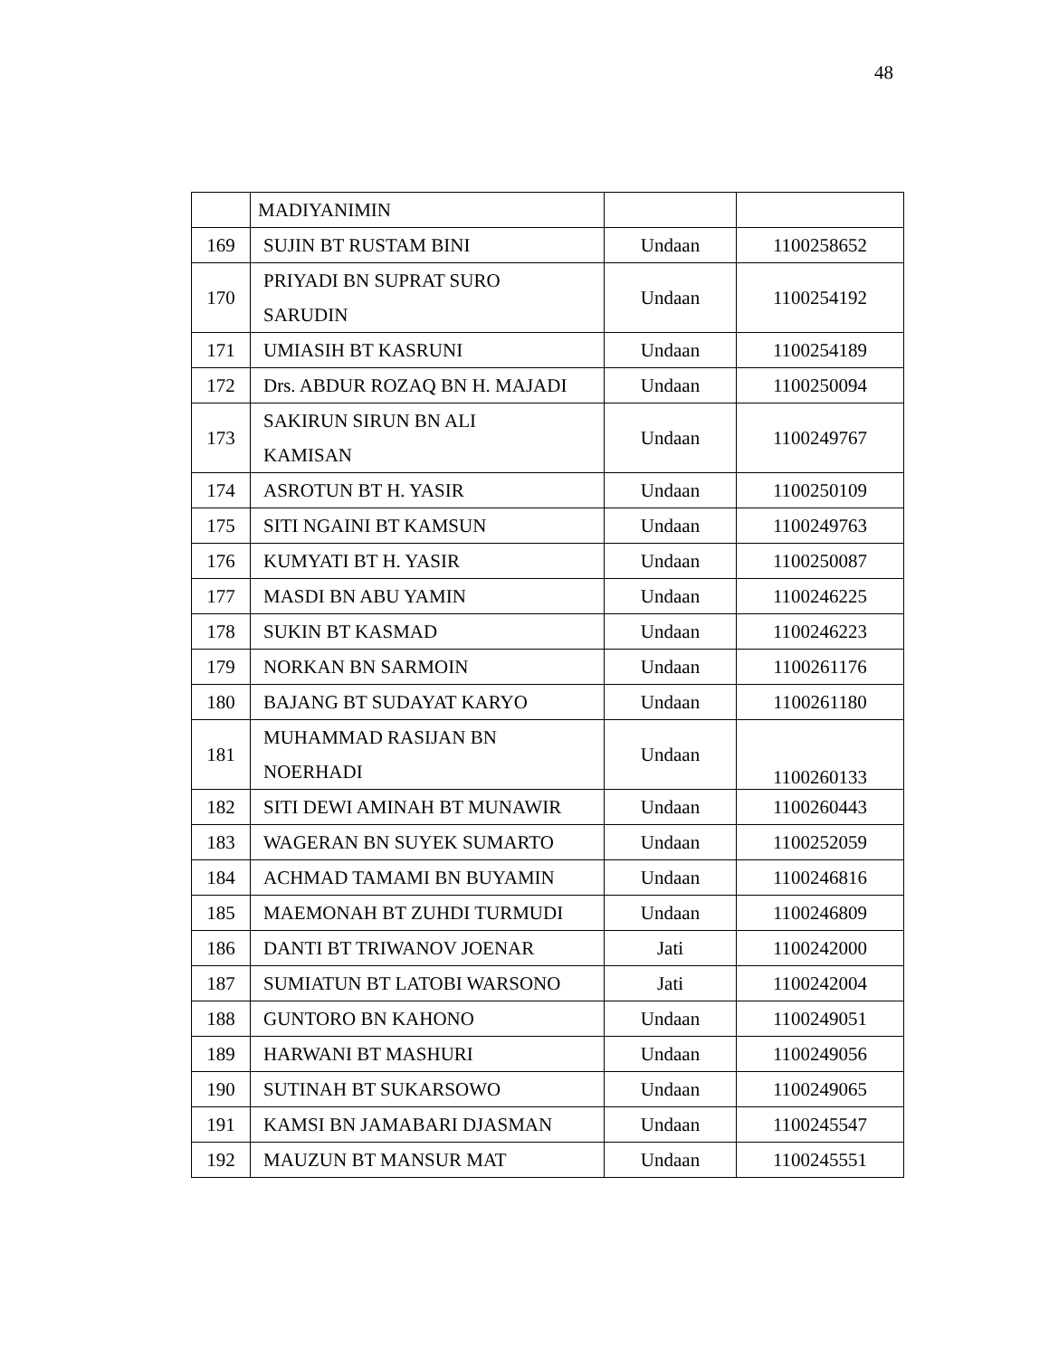48
| | MADIYANIMIN | | |
| 169 | SUJIN BT RUSTAM BINI | Undaan | 1100258652 |
| 170 | PRIYADI BN SUPRAT SURO SARUDIN | Undaan | 1100254192 |
| 171 | UMIASIH BT KASRUNI | Undaan | 1100254189 |
| 172 | Drs. ABDUR ROZAQ BN H. MAJADI | Undaan | 1100250094 |
| 173 | SAKIRUN SIRUN BN ALI KAMISAN | Undaan | 1100249767 |
| 174 | ASROTUN BT H. YASIR | Undaan | 1100250109 |
| 175 | SITI NGAINI BT KAMSUN | Undaan | 1100249763 |
| 176 | KUMYATI BT H. YASIR | Undaan | 1100250087 |
| 177 | MASDI BN ABU YAMIN | Undaan | 1100246225 |
| 178 | SUKIN BT KASMAD | Undaan | 1100246223 |
| 179 | NORKAN BN SARMOIN | Undaan | 1100261176 |
| 180 | BAJANG BT SUDAYAT KARYO | Undaan | 1100261180 |
| 181 | MUHAMMAD RASIJAN BN NOERHADI | Undaan | 1100260133 |
| 182 | SITI DEWI AMINAH BT MUNAWIR | Undaan | 1100260443 |
| 183 | WAGERAN BN SUYEK SUMARTO | Undaan | 1100252059 |
| 184 | ACHMAD TAMAMI BN BUYAMIN | Undaan | 1100246816 |
| 185 | MAEMONAH BT ZUHDI TURMUDI | Undaan | 1100246809 |
| 186 | DANTI BT TRIWANOV JOENAR | Jati | 1100242000 |
| 187 | SUMIATUN BT LATOBI WARSONO | Jati | 1100242004 |
| 188 | GUNTORO BN KAHONO | Undaan | 1100249051 |
| 189 | HARWANI BT MASHURI | Undaan | 1100249056 |
| 190 | SUTINAH BT SUKARSOWO | Undaan | 1100249065 |
| 191 | KAMSI BN JAMABARI DJASMAN | Undaan | 1100245547 |
| 192 | MAUZUN BT MANSUR MAT | Undaan | 1100245551 |